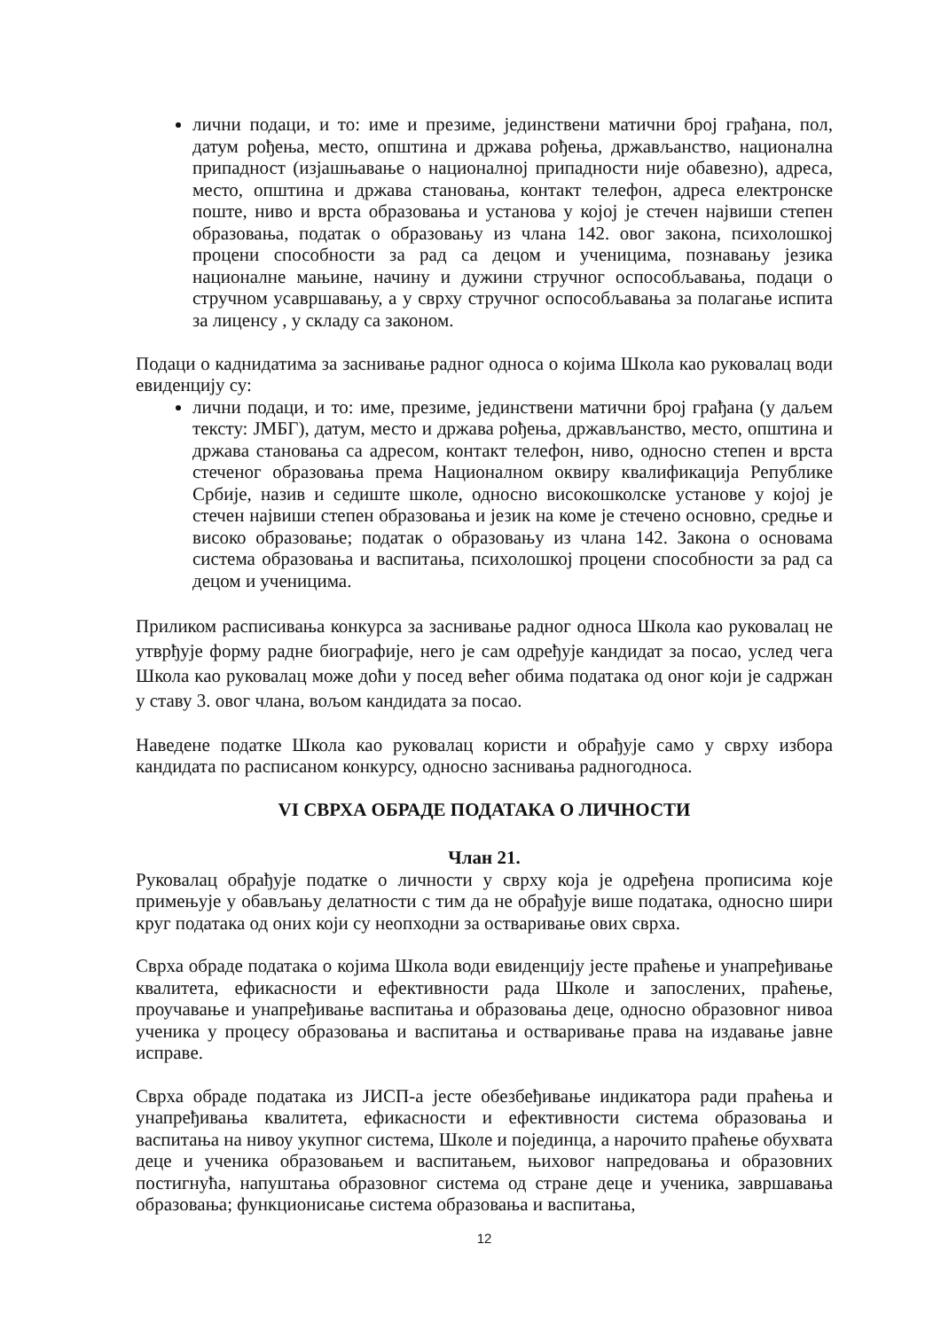лични подаци, и то: име и презиме, јединствени матични број грађана, пол, датум рођења, место, општина и држава рођења, држављанство, национална припадност (изјашњавање о националној припадности није обавезно), адреса, место, општина и држава становања, контакт телефон, адреса електронске поште, ниво и врста образовања и установа у којој је стечен највиши степен образовања, податак о образовању из члана 142. овог закона, психолошкој процени способности за рад са децом и ученицима, познавању језика националне мањине, начину и дужини стручног оспособљавања, подаци о стручном усавршавању, а у сврху стручног оспособљавања за полагање испита за лиценсу , у складу са законом.
Подаци о каднидатима за заснивање радног односа о којима Школа као руковалац води евиденцију су:
лични подаци, и то: име, презиме, јединствени матични број грађана (у даљем тексту: ЈМБГ), датум, место и држава рођења, држављанство, место, општина и држава становања са адресом, контакт телефон, ниво, односно степен и врста стеченог образовања према Националном оквиру квалификација Републике Србије, назив и седиште школе, односно високошколске установе у којој је стечен највиши степен образовања и језик на коме је стечено основно, средње и високо образовање; податак о образовању из члана 142. Закона о основама система образовања и васпитања, психолошкој процени способности за рад са децом и ученицима.
Приликом расписивања конкурса за заснивање радног односа Школа као руковалац не утврђује форму радне биографије, него је сам одређује кандидат за посао, услед чега Школа као руковалац може доћи у посед већег обима података од оног који је садржан у ставу 3. овог члана, вољом кандидата за посао.
Наведене податке Школа као руковалац користи и обрађује само у сврху избора кандидата по расписаном конкурсу, односно заснивања радногодноса.
VI СВРХА ОБРАДЕ ПОДАТАКА О ЛИЧНОСТИ
Члан 21.
Руковалац обрађује податке о личности у сврху која је одређена прописима које примењује у обављању делатности с тим да не обрађује више података, односно шири круг података од оних који су неопходни за остваривање ових сврха.
Сврха обраде података о којима Школа води евиденцију јесте праћење и унапређивање квалитета, ефикасности и ефективности рада Школе и запослених, праћење, проучавање и унапређивање васпитања и образовања деце, односно образовног нивоа ученика у процесу образовања и васпитања и остваривање права на издавање јавне исправе.
Сврха обраде података из ЈИСП-а јесте обезбеђивање индикатора ради праћења и унапређивања квалитета, ефикасности и ефективности система образовања и васпитања на нивоу укупног система, Школе и појединца, а нарочито праћење обухвата деце и ученика образовањем и васпитањем, њиховог напредовања и образовних постигнућа, напуштања образовног система од стране деце и ученика, завршавања образовања; функционисање система образовања и васпитања,
12